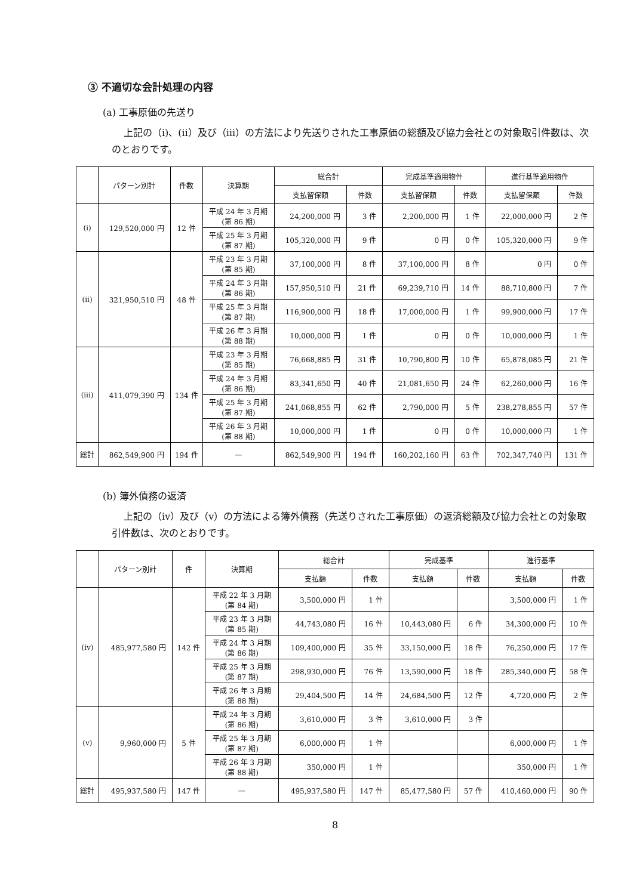③ 不適切な会計処理の内容
(a) 工事原価の先送り
上記の（ⅰ)、(ⅱ）及び（ⅲ）の方法により先送りされた工事原価の総額及び協力会社との対象取引件数は、次のとおりです。
| | パターン別計 | 件数 | 決算期 | 総合計 | | 完成基準適用物件 | | 進行基準適用物件 | |
| --- | --- | --- | --- | --- | --- | --- | --- | --- | --- |
| | | | | 支払留保額 | 件数 | 支払留保額 | 件数 | 支払留保額 | 件数 |
| (ⅰ) | 129,520,000 円 | 12 件 | 平成 24 年 3 月期 (第 86 期) | 24,200,000 円 | 3 件 | 2,200,000 円 | 1 件 | 22,000,000 円 | 2 件 |
| | | | 平成 25 年 3 月期 (第 87 期) | 105,320,000 円 | 9 件 | 0 円 | 0 件 | 105,320,000 円 | 9 件 |
| (ⅱ) | 321,950,510 円 | 48 件 | 平成 23 年 3 月期 (第 85 期) | 37,100,000 円 | 8 件 | 37,100,000 円 | 8 件 | 0 円 | 0 件 |
| | | | 平成 24 年 3 月期 (第 86 期) | 157,950,510 円 | 21 件 | 69,239,710 円 | 14 件 | 88,710,800 円 | 7 件 |
| | | | 平成 25 年 3 月期 (第 87 期) | 116,900,000 円 | 18 件 | 17,000,000 円 | 1 件 | 99,900,000 円 | 17 件 |
| | | | 平成 26 年 3 月期 (第 88 期) | 10,000,000 円 | 1 件 | 0 円 | 0 件 | 10,000,000 円 | 1 件 |
| (ⅲ) | 411,079,390 円 | 134 件 | 平成 23 年 3 月期 (第 85 期) | 76,668,885 円 | 31 件 | 10,790,800 円 | 10 件 | 65,878,085 円 | 21 件 |
| | | | 平成 24 年 3 月期 (第 86 期) | 83,341,650 円 | 40 件 | 21,081,650 円 | 24 件 | 62,260,000 円 | 16 件 |
| | | | 平成 25 年 3 月期 (第 87 期) | 241,068,855 円 | 62 件 | 2,790,000 円 | 5 件 | 238,278,855 円 | 57 件 |
| | | | 平成 26 年 3 月期 (第 88 期) | 10,000,000 円 | 1 件 | 0 円 | 0 件 | 10,000,000 円 | 1 件 |
| 総計 | 862,549,900 円 | 194 件 | — | 862,549,900 円 | 194 件 | 160,202,160 円 | 63 件 | 702,347,740 円 | 131 件 |
(b) 簿外債務の返済
上記の（ⅳ）及び（ⅴ）の方法による簿外債務（先送りされた工事原価）の返済総額及び協力会社との対象取引件数は、次のとおりです。
| | パターン別計 | 件 | 決算期 | 総合計 | | 完成基準 | | 進行基準 | |
| --- | --- | --- | --- | --- | --- | --- | --- | --- | --- |
| | | | | 支払額 | 件数 | 支払額 | 件数 | 支払額 | 件数 |
| (ⅳ) | 485,977,580 円 | 142 件 | 平成 22 年 3 月期 (第 84 期) | 3,500,000 円 | 1 件 | | | 3,500,000 円 | 1 件 |
| | | | 平成 23 年 3 月期 (第 85 期) | 44,743,080 円 | 16 件 | 10,443,080 円 | 6 件 | 34,300,000 円 | 10 件 |
| | | | 平成 24 年 3 月期 (第 86 期) | 109,400,000 円 | 35 件 | 33,150,000 円 | 18 件 | 76,250,000 円 | 17 件 |
| | | | 平成 25 年 3 月期 (第 87 期) | 298,930,000 円 | 76 件 | 13,590,000 円 | 18 件 | 285,340,000 円 | 58 件 |
| | | | 平成 26 年 3 月期 (第 88 期) | 29,404,500 円 | 14 件 | 24,684,500 円 | 12 件 | 4,720,000 円 | 2 件 |
| (ⅴ) | 9,960,000 円 | 5 件 | 平成 24 年 3 月期 (第 86 期) | 3,610,000 円 | 3 件 | 3,610,000 円 | 3 件 | | |
| | | | 平成 25 年 3 月期 (第 87 期) | 6,000,000 円 | 1 件 | | | 6,000,000 円 | 1 件 |
| | | | 平成 26 年 3 月期 (第 88 期) | 350,000 円 | 1 件 | | | 350,000 円 | 1 件 |
| 総計 | 495,937,580 円 | 147 件 | — | 495,937,580 円 | 147 件 | 85,477,580 円 | 57 件 | 410,460,000 円 | 90 件 |
8